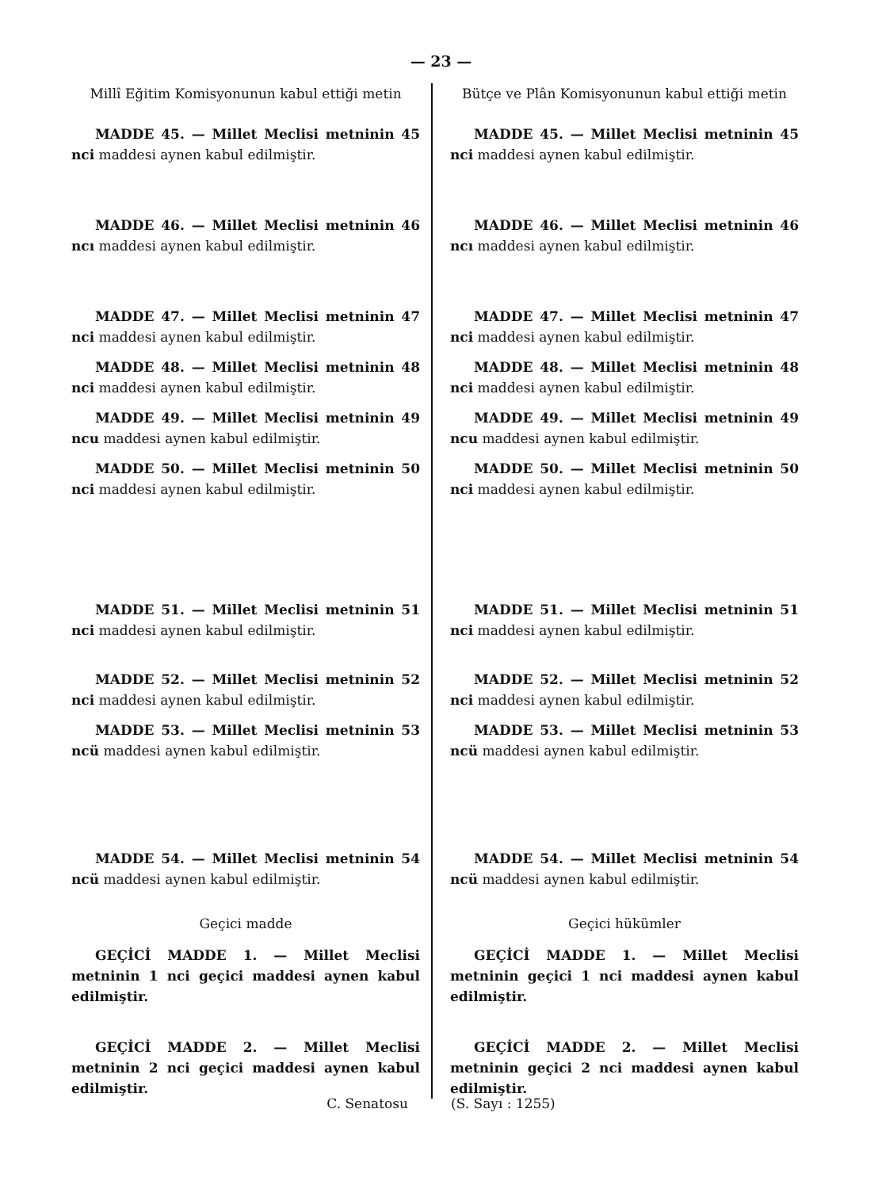— 23 —
Millî Eğitim Komisyonunun kabul ettiği metin
MADDE 45. — Millet Meclisi metninin 45 nci maddesi aynen kabul edilmiştir.
MADDE 46. — Millet Meclisi metninin 46 ncı maddesi aynen kabul edilmiştir.
MADDE 47. — Millet Meclisi metninin 47 nci maddesi aynen kabul edilmiştir.
MADDE 48. — Millet Meclisi metninin 48 nci maddesi aynen kabul edilmiştir.
MADDE 49. — Millet Meclisi metninin 49 ncu maddesi aynen kabul edilmiştir.
MADDE 50. — Millet Meclisi metninin 50 nci maddesi aynen kabul edilmiştir.
MADDE 51. — Millet Meclisi metninin 51 nci maddesi aynen kabul edilmiştir.
MADDE 52. — Millet Meclisi metninin 52 nci maddesi aynen kabul edilmiştir.
MADDE 53. — Millet Meclisi metninin 53 ncü maddesi aynen kabul edilmiştir.
MADDE 54. — Millet Meclisi metninin 54 ncü maddesi aynen kabul edilmiştir.
Geçici madde
GEÇİCİ MADDE 1. — Millet Meclisi metninin 1 nci geçici maddesi aynen kabul edilmiştir.
GEÇİCİ MADDE 2. — Millet Meclisi metninin 2 nci geçici maddesi aynen kabul edilmiştir.
Bütçe ve Plân Komisyonunun kabul ettiği metin
MADDE 45. — Millet Meclisi metninin 45 nci maddesi aynen kabul edilmiştir.
MADDE 46. — Millet Meclisi metninin 46 ncı maddesi aynen kabul edilmiştir.
MADDE 47. — Millet Meclisi metninin 47 nci maddesi aynen kabul edilmiştir.
MADDE 48. — Millet Meclisi metninin 48 nci maddesi aynen kabul edilmiştir.
MADDE 49. — Millet Meclisi metninin 49 ncu maddesi aynen kabul edilmiştir.
MADDE 50. — Millet Meclisi metninin 50 nci maddesi aynen kabul edilmiştir.
MADDE 51. — Millet Meclisi metninin 51 nci maddesi aynen kabul edilmiştir.
MADDE 52. — Millet Meclisi metninin 52 nci maddesi aynen kabul edilmiştir.
MADDE 53. — Millet Meclisi metninin 53 ncü maddesi aynen kabul edilmiştir.
MADDE 54. — Millet Meclisi metninin 54 ncü maddesi aynen kabul edilmiştir.
Geçici hükümler
GEÇİCİ MADDE 1. — Millet Meclisi metninin geçici 1 nci maddesi aynen kabul edilmiştir.
GEÇİCİ MADDE 2. — Millet Meclisi metninin geçici 2 nci maddesi aynen kabul edilmiştir.
C. Senatosu (S. Sayı : 1255)